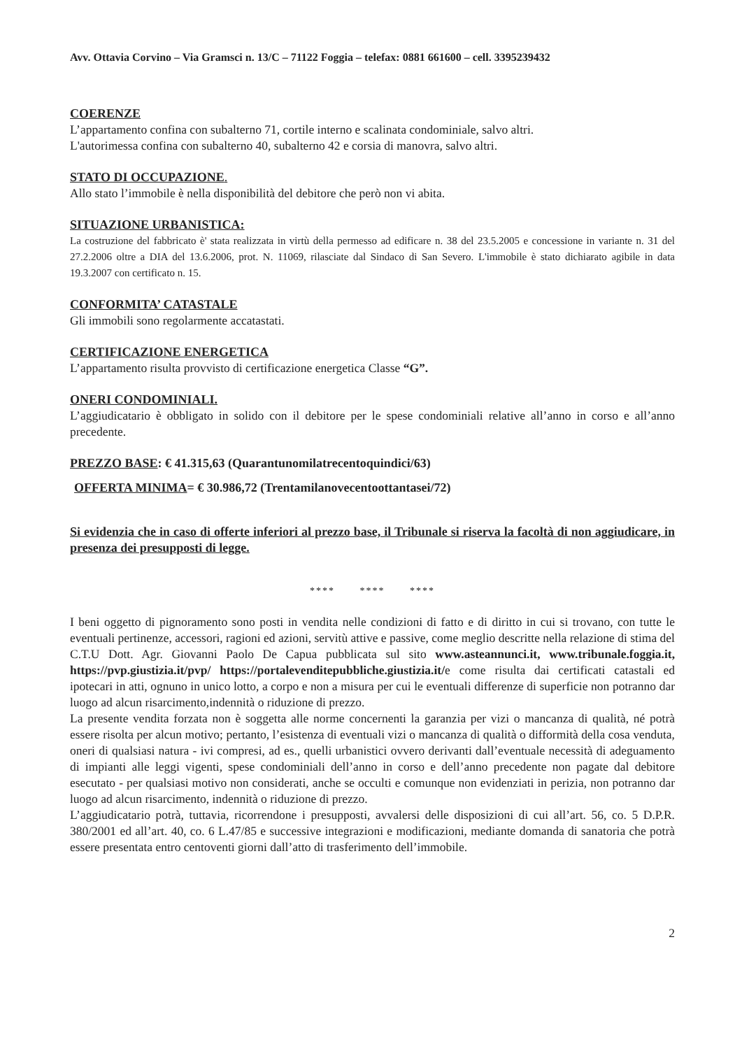Avv. Ottavia Corvino – Via Gramsci n. 13/C – 71122 Foggia – telefax: 0881 661600 – cell. 3395239432
COERENZE
L’appartamento confina con subalterno 71, cortile interno e scalinata condominiale, salvo altri.
L'autorimessa confina con subalterno 40, subalterno 42 e corsia di manovra, salvo altri.
STATO DI OCCUPAZIONE.
Allo stato l’immobile è nella disponibilità del debitore che però non vi abita.
SITUAZIONE URBANISTICA:
La costruzione del fabbricato è' stata realizzata in virtù della permesso ad edificare n. 38 del 23.5.2005 e concessione in variante n. 31 del 27.2.2006 oltre a DIA del 13.6.2006, prot. N. 11069, rilasciate dal Sindaco di San Severo. L'immobile è stato dichiarato agibile in data 19.3.2007 con certificato n. 15.
CONFORMITA’ CATASTALE
Gli immobili sono regolarmente accatastati.
CERTIFICAZIONE ENERGETICA
L’appartamento risulta provvisto di certificazione energetica Classe “G”.
ONERI CONDOMINIALI.
L’aggiudicatario è obbligato in solido con il debitore per le spese condominiali relative all’anno in corso e all’anno precedente.
PREZZO BASE: € 41.315,63 (Quarantunomilatrecentoquindici/63)
OFFERTA MINIMA= € 30.986,72 (Trentamilanovecentoottantasei/72)
Si evidenzia che in caso di offerte inferiori al prezzo base, il Tribunale si riserva la facoltà di non aggiudicare, in presenza dei presupposti di legge.
**** **** ****
I beni oggetto di pignoramento sono posti in vendita nelle condizioni di fatto e di diritto in cui si trovano, con tutte le eventuali pertinenze, accessori, ragioni ed azioni, servitù attive e passive, come meglio descritte nella relazione di stima del C.T.U Dott. Agr. Giovanni Paolo De Capua pubblicata sul sito www.asteannunci.it, www.tribunale.foggia.it, https://pvp.giustizia.it/pvp/ https://portalevenditepubbliche.giustizia.it/e come risulta dai certificati catastali ed ipotecari in atti, ognuno in unico lotto, a corpo e non a misura per cui le eventuali differenze di superficie non potranno dar luogo ad alcun risarcimento,indennità o riduzione di prezzo.
La presente vendita forzata non è soggetta alle norme concernenti la garanzia per vizi o mancanza di qualità, né potrà essere risolta per alcun motivo; pertanto, l’esistenza di eventuali vizi o mancanza di qualità o difformità della cosa venduta, oneri di qualsiasi natura - ivi compresi, ad es., quelli urbanistici ovvero derivanti dall’eventuale necessità di adeguamento di impianti alle leggi vigenti, spese condominiali dell’anno in corso e dell’anno precedente non pagate dal debitore esecutato - per qualsiasi motivo non considerati, anche se occulti e comunque non evidenziati in perizia, non potranno dar luogo ad alcun risarcimento, indennità o riduzione di prezzo.
L’aggiudicatario potrà, tuttavia, ricorrendone i presupposti, avvalersi delle disposizioni di cui all’art. 56, co. 5 D.P.R. 380/2001 ed all’art. 40, co. 6 L.47/85 e successive integrazioni e modificazioni, mediante domanda di sanatoria che potrà essere presentata entro centoventi giorni dall’atto di trasferimento dell’immobile.
2